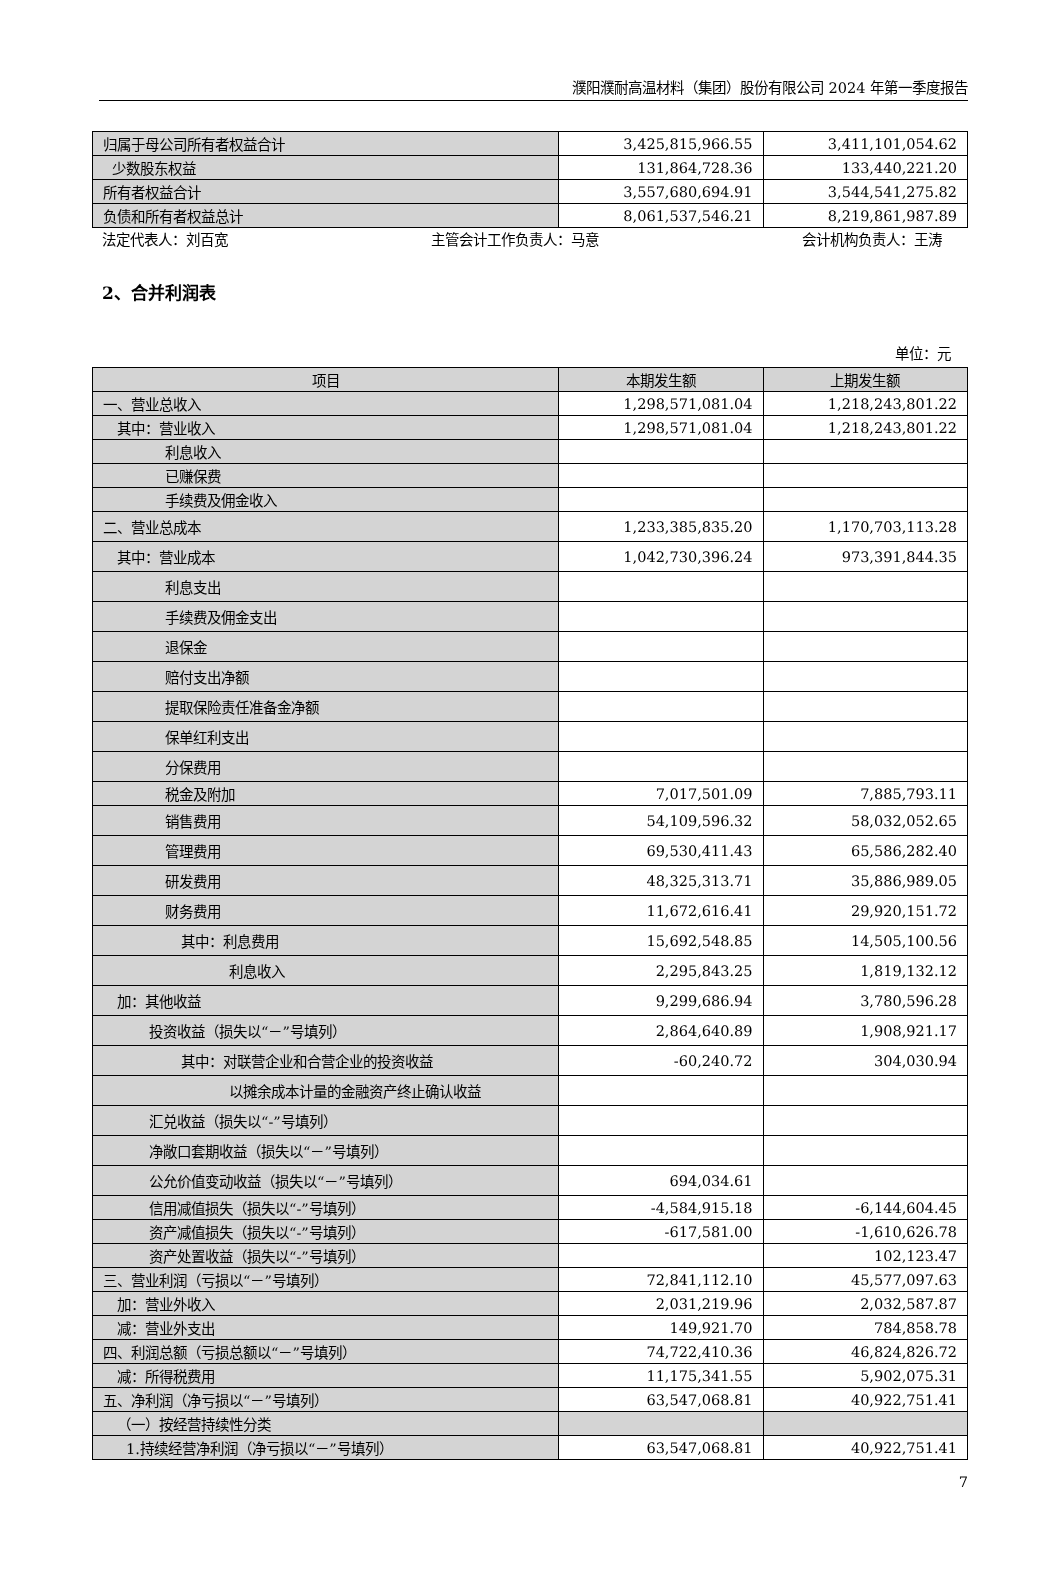濮阳濮耐高温材料（集团）股份有限公司 2024 年第一季度报告
| 归属于母公司所有者权益合计 | 3,425,815,966.55 | 3,411,101,054.62 |
| 少数股东权益 | 131,864,728.36 | 133,440,221.20 |
| 所有者权益合计 | 3,557,680,694.91 | 3,544,541,275.82 |
| 负债和所有者权益总计 | 8,061,537,546.21 | 8,219,861,987.89 |
法定代表人：刘百宽 主管会计工作负责人：马意 会计机构负责人：王涛
2、合并利润表
单位：元
| 项目 | 本期发生额 | 上期发生额 |
| --- | --- | --- |
| 一、营业总收入 | 1,298,571,081.04 | 1,218,243,801.22 |
| 其中：营业收入 | 1,298,571,081.04 | 1,218,243,801.22 |
| 利息收入 | | |
| 已赚保费 | | |
| 手续费及佣金收入 | | |
| 二、营业总成本 | 1,233,385,835.20 | 1,170,703,113.28 |
| 其中：营业成本 | 1,042,730,396.24 | 973,391,844.35 |
| 利息支出 | | |
| 手续费及佣金支出 | | |
| 退保金 | | |
| 赔付支出净额 | | |
| 提取保险责任准备金净额 | | |
| 保单红利支出 | | |
| 分保费用 | | |
| 税金及附加 | 7,017,501.09 | 7,885,793.11 |
| 销售费用 | 54,109,596.32 | 58,032,052.65 |
| 管理费用 | 69,530,411.43 | 65,586,282.40 |
| 研发费用 | 48,325,313.71 | 35,886,989.05 |
| 财务费用 | 11,672,616.41 | 29,920,151.72 |
| 其中：利息费用 | 15,692,548.85 | 14,505,100.56 |
| 利息收入 | 2,295,843.25 | 1,819,132.12 |
| 加：其他收益 | 9,299,686.94 | 3,780,596.28 |
| 投资收益（损失以“－”号填列） | 2,864,640.89 | 1,908,921.17 |
| 其中：对联营企业和合营企业的投资收益 | -60,240.72 | 304,030.94 |
| 以摊余成本计量的金融资产终止确认收益 | | |
| 汇兑收益（损失以“-”号填列） | | |
| 净敞口套期收益（损失以“－”号填列） | | |
| 公允价值变动收益（损失以“－”号填列） | 694,034.61 | |
| 信用减值损失（损失以“-”号填列） | -4,584,915.18 | -6,144,604.45 |
| 资产减值损失（损失以“-”号填列） | -617,581.00 | -1,610,626.78 |
| 资产处置收益（损失以“-”号填列） | | 102,123.47 |
| 三、营业利润（亏损以“－”号填列） | 72,841,112.10 | 45,577,097.63 |
| 加：营业外收入 | 2,031,219.96 | 2,032,587.87 |
| 减：营业外支出 | 149,921.70 | 784,858.78 |
| 四、利润总额（亏损总额以“－”号填列） | 74,722,410.36 | 46,824,826.72 |
| 减：所得税费用 | 11,175,341.55 | 5,902,075.31 |
| 五、净利润（净亏损以“－”号填列） | 63,547,068.81 | 40,922,751.41 |
| （一）按经营持续性分类 | | |
| 1.持续经营净利润（净亏损以“－”号填列） | 63,547,068.81 | 40,922,751.41 |
7